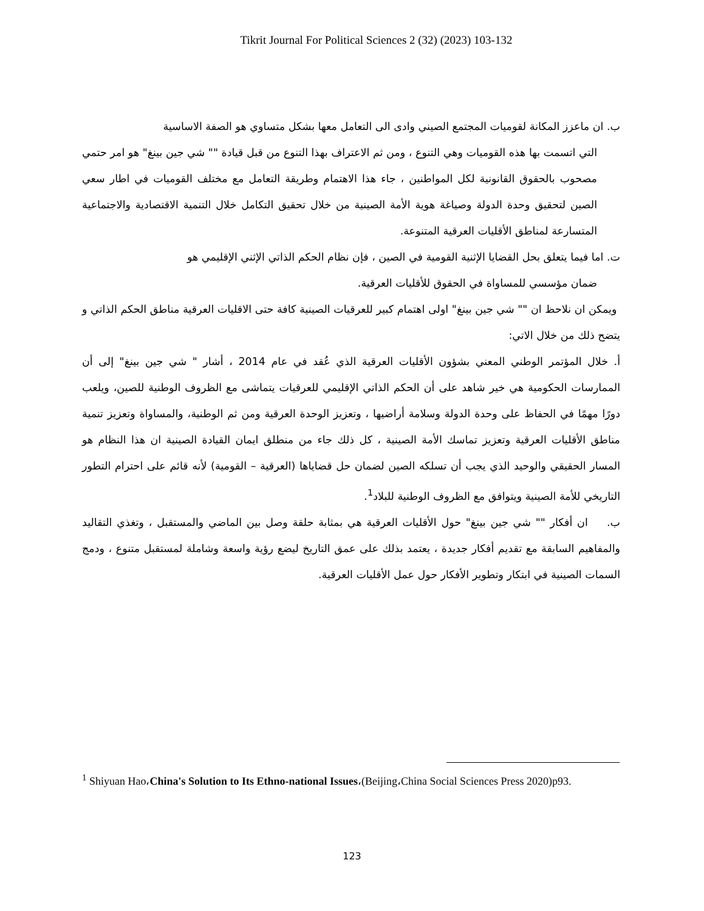Tikrit Journal For Political Sciences 2 (32) (2023) 103-132
ب. ان ماعزز المكانة لقوميات المجتمع الصيني وادى الى التعامل معها بشكل متساوي هو الصفة الاساسية
التي اتسمت بها هذه القوميات وهي التنوع ، ومن ثم الاعتراف بهذا التنوع من قبل قيادة "" شي جين بينغ" هو امر حتمي مصحوب بالحقوق القانونية لكل المواطنين ، جاء هذا الاهتمام وطريقة التعامل مع مختلف القوميات في اطار سعي الصين لتحقيق وحدة الدولة وصياغة هوية الأمة الصينية من خلال تحقيق التكامل خلال التنمية الاقتصادية والاجتماعية المتسارعة لمناطق الأقليات العرقية المتنوعة.
ت. اما فيما يتعلق بحل القضايا الإثنية القومية في الصين ، فإن نظام الحكم الذاتي الإثني الإقليمي هو
ضمان مؤسسي للمساواة في الحقوق للأقليات العرقية.
ويمكن ان نلاحظ ان "" شي جين بينغ" اولى اهتمام كبير للعرقيات الصينية كافة حتى الاقليات العرقية مناطق الحكم الذاتي و يتضح ذلك من خلال الاتي:
أ. خلال المؤتمر الوطني المعني بشؤون الأقليات العرقية الذي عُقد في عام 2014 ، أشار " شي جين بينغ" إلى أن الممارسات الحكومية هي خير شاهد على أن الحكم الذاتي الإقليمي للعرقيات يتماشى مع الظروف الوطنية للصين، ويلعب دورًا مهمًا في الحفاظ على وحدة الدولة وسلامة أراضيها ، وتعزيز الوحدة العرقية ومن ثم الوطنية، والمساواة وتعزيز تنمية مناطق الأقليات العرقية وتعزيز تماسك الأمة الصينية ، كل ذلك جاء من منطلق ايمان القيادة الصينية ان هذا النظام هو المسار الحقيقي والوحيد الذي يجب أن تسلكه الصين لضمان حل قضاياها (العرقية – القومية) لأنه قائم على احترام التطور التاريخي للأمة الصينية ويتوافق مع الظروف الوطنية للبلاد<sup>1</sup>.
ب. ان أفكار "" شي جين بينغ" حول الأقليات العرقية هي بمثابة حلقة وصل بين الماضي والمستقبل ، وتغذي التقاليد والمفاهيم السابقة مع تقديم أفكار جديدة ، يعتمد بذلك على عمق التاريخ ليضع رؤية واسعة وشاملة لمستقبل متنوع ، ودمج السمات الصينية في ابتكار وتطوير الأفكار حول عمل الأقليات العرقية.
<sup>1</sup> Shiyuan Hao،China's Solution to Its Ethno-national Issues،(Beijing،China Social Sciences Press 2020)p93.
123